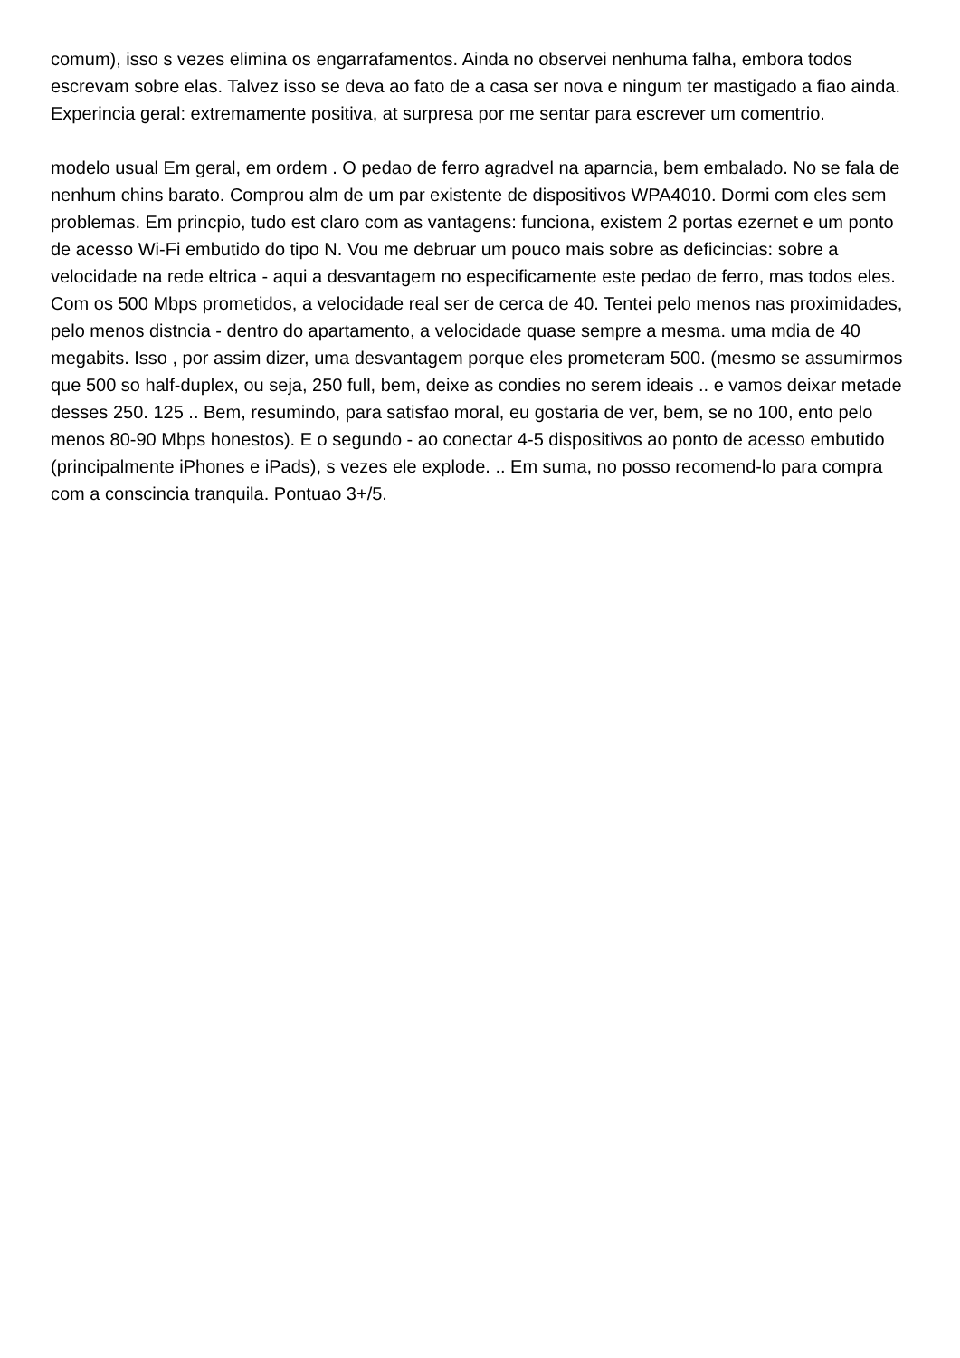comum), isso s vezes elimina os engarrafamentos. Ainda no observei nenhuma falha, embora todos escrevam sobre elas. Talvez isso se deva ao fato de a casa ser nova e ningum ter mastigado a fiao ainda. Experincia geral: extremamente positiva, at surpresa por me sentar para escrever um comentrio.
modelo usual Em geral, em ordem . O pedao de ferro agradvel na aparncia, bem embalado. No se fala de nenhum chins barato. Comprou alm de um par existente de dispositivos WPA4010. Dormi com eles sem problemas. Em princpio, tudo est claro com as vantagens: funciona, existem 2 portas ezernet e um ponto de acesso Wi-Fi embutido do tipo N. Vou me debruar um pouco mais sobre as deficincias: sobre a velocidade na rede eltrica - aqui a desvantagem no especificamente este pedao de ferro, mas todos eles. Com os 500 Mbps prometidos, a velocidade real ser de cerca de 40. Tentei pelo menos nas proximidades, pelo menos distncia - dentro do apartamento, a velocidade quase sempre a mesma. uma mdia de 40 megabits. Isso , por assim dizer, uma desvantagem porque eles prometeram 500. (mesmo se assumirmos que 500 so half-duplex, ou seja, 250 full, bem, deixe as condies no serem ideais .. e vamos deixar metade desses 250. 125 .. Bem, resumindo, para satisfao moral, eu gostaria de ver, bem, se no 100, ento pelo menos 80-90 Mbps honestos). E o segundo - ao conectar 4-5 dispositivos ao ponto de acesso embutido (principalmente iPhones e iPads), s vezes ele explode. .. Em suma, no posso recomend-lo para compra com a conscincia tranquila. Pontuao 3+/5.